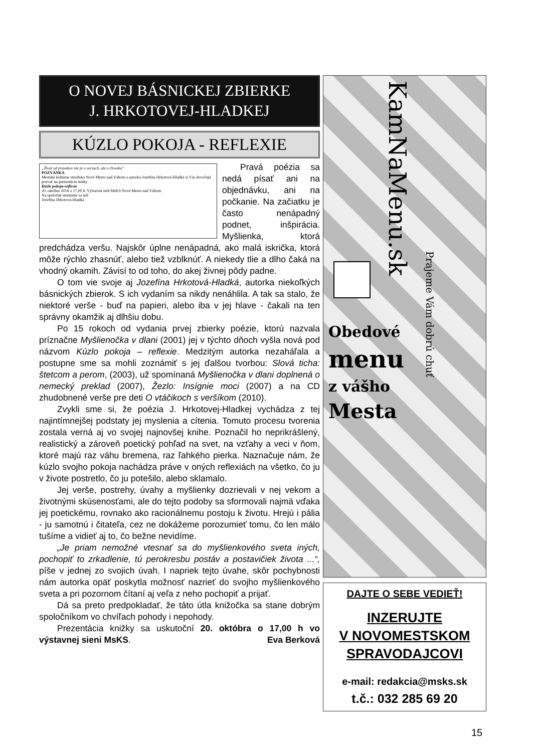O NOVEJ BÁSNICKEJ ZBIERKE
J. HRKOTOVEJ-HLADKEJ
KÚZLO POKOJA - REFLEXIE
„Život od pravekov nie je o veciach, ale o človeku"
POZVÁNKA
Mestské kultúrne stredisko Nové Mesto nad Váhom a autorka Jozefína Hrkotová-Hladká si Vás dovoľujú pozvať na prezentáciu knihy
Kúzlo pokoja-reflexie
20. október 2016 o 17,00 h. Výstavná sieň MsKS Nové Mesto nad Váhom
Na spoločné stretnutie sa teší
Jozefína Hrkotová-Hladká
Pravá poézia sa nedá písať ani na objednávku, ani na počkanie. Na začiatku je často nenápadný podnet, inšpirácia. Myšlienka, ktorá predchádza veršu. Najskôr úplne nenápadná, ako malá iskrička, ktorá môže rýchlo zhasnúť, alebo tiež vzblknúť. A niekedy tlie a dlho čaká na vhodný okamih. Závisí to od toho, do akej živnej pôdy padne.
O tom vie svoje aj Jozefína Hrkotová-Hladká, autorka niekoľkých básnických zbierok. S ich vydaním sa nikdy nenáhlila. A tak sa stalo, že niektoré verše - buď na papieri, alebo iba v jej hlave - čakali na ten správny okamžik aj dlhšiu dobu.
Po 15 rokoch od vydania prvej zbierky poézie, ktorú nazvala príznačne Myšlienočka v dlani (2001) jej v týchto dňoch vyšla nová pod názvom Kúzlo pokoja – reflexie. Medzitým autorka nezaháľala a postupne sme sa mohli zoznámiť s jej ďalšou tvorbou: Slová ticha: štetcom a perom, (2003), už spomínaná Myšlienočka v dlani doplnená o nemecký preklad (2007), Žezlo: Insígnie moci (2007) a na CD zhudobnené verše pre deti O vtáčikoch s veršíkom (2010).
Zvykli sme si, že poézia J. Hrkotovej-Hladkej vychádza z tej najintímnejšej podstaty jej myslenia a cítenia. Tomuto procesu tvorenia zostala verná aj vo svojej najnovšej knihe. Poznačil ho neprikrášlený, realistický a zároveň poetický pohľad na svet, na vzťahy a veci v ňom, ktoré majú raz váhu bremena, raz ľahkého pierka. Naznačuje nám, že kúzlo svojho pokoja nachádza práve v oných reflexiách na všetko, čo ju v živote postretlo, čo ju potešilo, alebo sklamalo.
Jej verše, postrehy, úvahy a myšlienky dozrievali v nej vekom a životnými skúsenosťami, ale do tejto podoby sa sformovali najmä vďaka jej poetickému, rovnako ako racionálnemu postoju k životu. Hrejú i pália - ju samotnú i čitateľa, cez ne dokážeme porozumieť tomu, čo len málo tušíme a vidieť aj to, čo bežne nevidíme.
„Je priam nemožné vtesnať sa do myšlienkového sveta iných, pochopiť to zrkadlenie, tú perokresbu postáv a postavičiek života ...“, píše v jednej zo svojich úvah. I napriek tejto úvahe, skôr pochybnosti nám autorka opäť poskytla možnosť nazrieť do svojho myšlienkového sveta a pri pozornom čítaní aj veľa z neho pochopiť a prijať.
Dá sa preto predpokladať, že táto útla knižočka sa stane dobrým spoločníkom vo chvíľach pohody i nepohody.
Prezentácia knižky sa uskutoční 20. októbra o 17,00 h vo výstavnej sieni MsKS. Eva Berková
KamNaMenu.sk
Prajeme Vám dobrú chuť
Obedové
menu
z vášho
Mesta
DAJTE O SEBE VEDIEŤ!
INZERUJTE
V NOVOMESTSKOM
SPRAVODAJCOVI
e-mail: redakcia@msks.sk
t.č.: 032 285 69 20
15